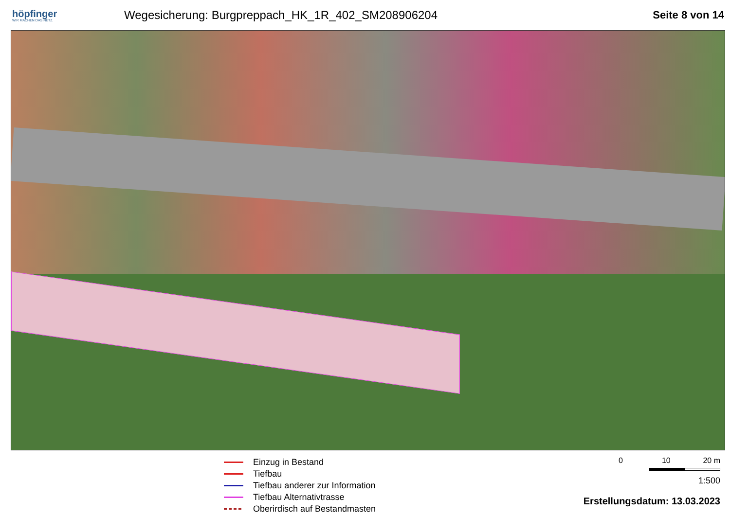höpfinger
WIR MACHEN DAS NETZ.
Wegesicherung: Burgpreppach_HK_1R_402_SM208906204
Seite 8 von 14
Einzug in Bestand
Tiefbau
Tiefbau anderer zur Information
Tiefbau Alternativtrasse
Oberirdisch auf Bestandmasten
0 10 20 m
1:500
Erstellungsdatum: 13.03.2023